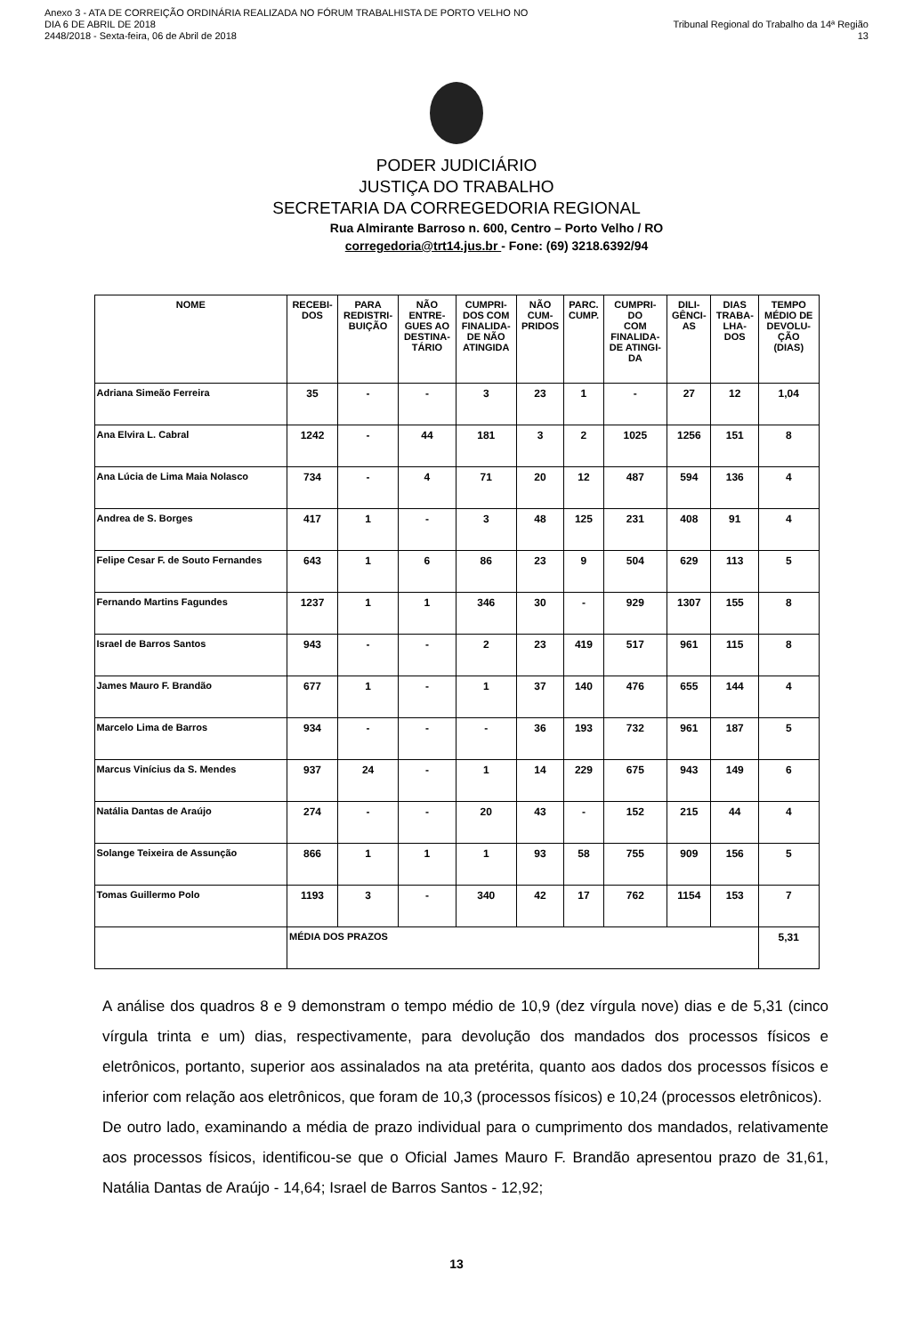Anexo 3 - ATA DE CORREIÇÃO ORDINÁRIA REALIZADA NO FÓRUM TRABALHISTA DE PORTO VELHO NO DIA 6 DE ABRIL DE 2018
2448/2018 - Sexta-feira, 06 de Abril de 2018
Tribunal Regional do Trabalho da 14ª Região 13
PODER JUDICIÁRIO
JUSTIÇA DO TRABALHO
SECRETARIA DA CORREGEDORIA REGIONAL
Rua Almirante Barroso n. 600, Centro – Porto Velho / RO
corregedoria@trt14.jus.br - Fone: (69) 3218.6392/94
| NOME | RECEBI- DOS | PARA REDISTRI- BUIÇÃO | NÃO ENTRE- GUES AO DESTINA- TÁRIO | CUMPRI- DOS COM FINALIDA- DE NÃO ATINGIDA | NÃO CUM- PRIDOS | PARC. CUMP. | CUMPRI- DO COM FINALIDA- DE ATINGI- DA | DILI- GÊNCI- AS | DIAS TRABA- LHA- DOS | TEMPO MÉDIO DE DEVOLU- ÇÃO (DIAS) |
| --- | --- | --- | --- | --- | --- | --- | --- | --- | --- | --- |
| Adriana Simeão Ferreira | 35 | - | - | 3 | 23 | 1 | - | 27 | 12 | 1,04 |
| Ana Elvira L. Cabral | 1242 | - | 44 | 181 | 3 | 2 | 1025 | 1256 | 151 | 8 |
| Ana Lúcia de Lima Maia Nolasco | 734 | - | 4 | 71 | 20 | 12 | 487 | 594 | 136 | 4 |
| Andrea de S. Borges | 417 | 1 | - | 3 | 48 | 125 | 231 | 408 | 91 | 4 |
| Felipe Cesar F. de Souto Fernandes | 643 | 1 | 6 | 86 | 23 | 9 | 504 | 629 | 113 | 5 |
| Fernando Martins Fagundes | 1237 | 1 | 1 | 346 | 30 | - | 929 | 1307 | 155 | 8 |
| Israel de Barros Santos | 943 | - | - | 2 | 23 | 419 | 517 | 961 | 115 | 8 |
| James Mauro F. Brandão | 677 | 1 | - | 1 | 37 | 140 | 476 | 655 | 144 | 4 |
| Marcelo Lima de Barros | 934 | - | - | - | 36 | 193 | 732 | 961 | 187 | 5 |
| Marcus Vinícius da S. Mendes | 937 | 24 | - | 1 | 14 | 229 | 675 | 943 | 149 | 6 |
| Natália Dantas de Araújo | 274 | - | - | 20 | 43 | - | 152 | 215 | 44 | 4 |
| Solange Teixeira de Assunção | 866 | 1 | 1 | 1 | 93 | 58 | 755 | 909 | 156 | 5 |
| Tomas Guillermo Polo | 1193 | 3 | - | 340 | 42 | 17 | 762 | 1154 | 153 | 7 |
| | MÉDIA DOS PRAZOS | | | | | | | | | 5,31 |
A análise dos quadros 8 e 9 demonstram o tempo médio de 10,9 (dez vírgula nove) dias e de 5,31 (cinco vírgula trinta e um) dias, respectivamente, para devolução dos mandados dos processos físicos e eletrônicos, portanto, superior aos assinalados na ata pretérita, quanto aos dados dos processos físicos e inferior com relação aos eletrônicos, que foram de 10,3 (processos físicos) e 10,24 (processos eletrônicos).
De outro lado, examinando a média de prazo individual para o cumprimento dos mandados, relativamente aos processos físicos, identificou-se que o Oficial James Mauro F. Brandão apresentou prazo de 31,61, Natália Dantas de Araújo - 14,64; Israel de Barros Santos - 12,92;
13